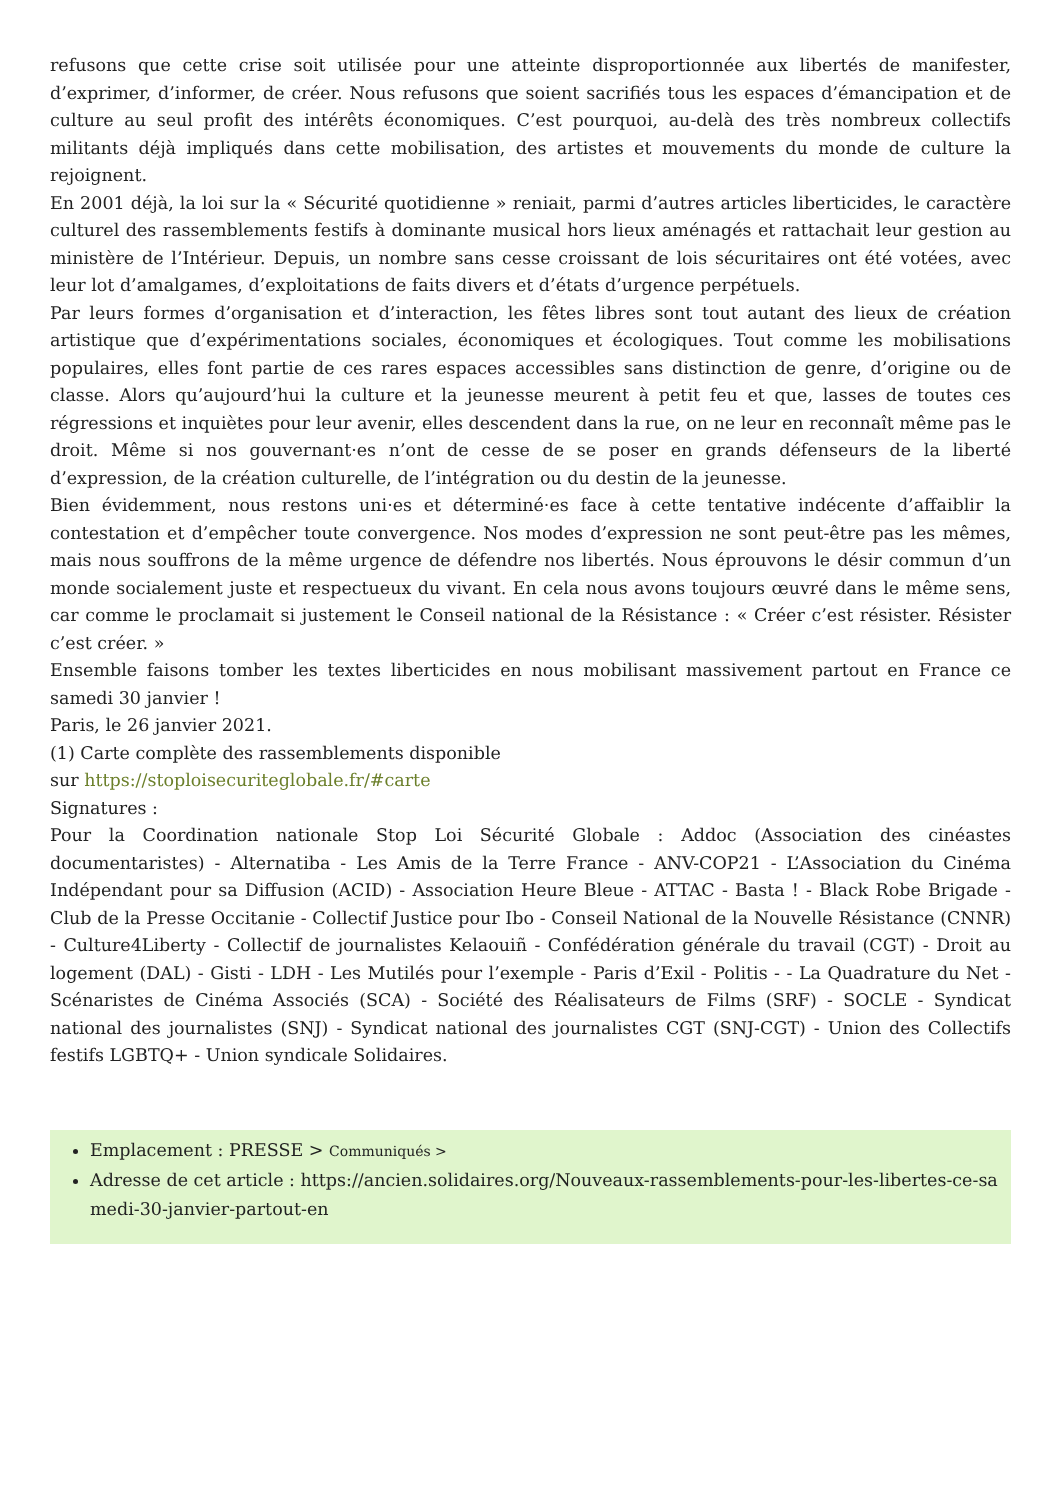refusons que cette crise soit utilisée pour une atteinte disproportionnée aux libertés de manifester, d’exprimer, d’informer, de créer. Nous refusons que soient sacrifiés tous les espaces d’émancipation et de culture au seul profit des intérêts économiques. C’est pourquoi, au-delà des très nombreux collectifs militants déjà impliqués dans cette mobilisation, des artistes et mouvements du monde de culture la rejoignent.
En 2001 déjà, la loi sur la « Sécurité quotidienne » reniait, parmi d’autres articles liberticides, le caractère culturel des rassemblements festifs à dominante musical hors lieux aménagés et rattachait leur gestion au ministère de l’Intérieur. Depuis, un nombre sans cesse croissant de lois sécuritaires ont été votées, avec leur lot d’amalgames, d’exploitations de faits divers et d’états d’urgence perpétuels.
Par leurs formes d’organisation et d’interaction, les fêtes libres sont tout autant des lieux de création artistique que d’expérimentations sociales, économiques et écologiques. Tout comme les mobilisations populaires, elles font partie de ces rares espaces accessibles sans distinction de genre, d’origine ou de classe. Alors qu’aujourd’hui la culture et la jeunesse meurent à petit feu et que, lasses de toutes ces régressions et inquiètes pour leur avenir, elles descendent dans la rue, on ne leur en reconnaît même pas le droit. Même si nos gouvernant·es n’ont de cesse de se poser en grands défenseurs de la liberté d’expression, de la création culturelle, de l’intégration ou du destin de la jeunesse.
Bien évidemment, nous restons uni·es et déterminé·es face à cette tentative indécente d’affaiblir la contestation et d’empêcher toute convergence. Nos modes d’expression ne sont peut-être pas les mêmes, mais nous souffrons de la même urgence de défendre nos libertés. Nous éprouvons le désir commun d’un monde socialement juste et respectueux du vivant. En cela nous avons toujours œuvré dans le même sens, car comme le proclamait si justement le Conseil national de la Résistance : « Créer c’est résister. Résister c’est créer. »
Ensemble faisons tomber les textes liberticides en nous mobilisant massivement partout en France ce samedi 30 janvier !
Paris, le 26 janvier 2021.
(1) Carte complète des rassemblements disponible
sur https://stoploisecuriteglobale.fr/#carte
Signatures :
Pour la Coordination nationale Stop Loi Sécurité Globale : Addoc (Association des cinéastes documentaristes) - Alternatiba - Les Amis de la Terre France - ANV-COP21 - L’Association du Cinéma Indépendant pour sa Diffusion (ACID) - Association Heure Bleue - ATTAC - Basta ! - Black Robe Brigade - Club de la Presse Occitanie - Collectif Justice pour Ibo - Conseil National de la Nouvelle Résistance (CNNR) - Culture4Liberty - Collectif de journalistes Kelaouiñ - Confédération générale du travail (CGT) - Droit au logement (DAL) - Gisti - LDH - Les Mutilés pour l’exemple - Paris d’Exil - Politis - - La Quadrature du Net - Scénaristes de Cinéma Associés (SCA) - Société des Réalisateurs de Films (SRF) - SOCLE - Syndicat national des journalistes (SNJ) - Syndicat national des journalistes CGT (SNJ-CGT) - Union des Collectifs festifs LGBTQ+ - Union syndicale Solidaires.
Emplacement : PRESSE > Communiqués >
Adresse de cet article : https://ancien.solidaires.org/Nouveaux-rassemblements-pour-les-libertes-ce-samedi-30-janvier-partout-en